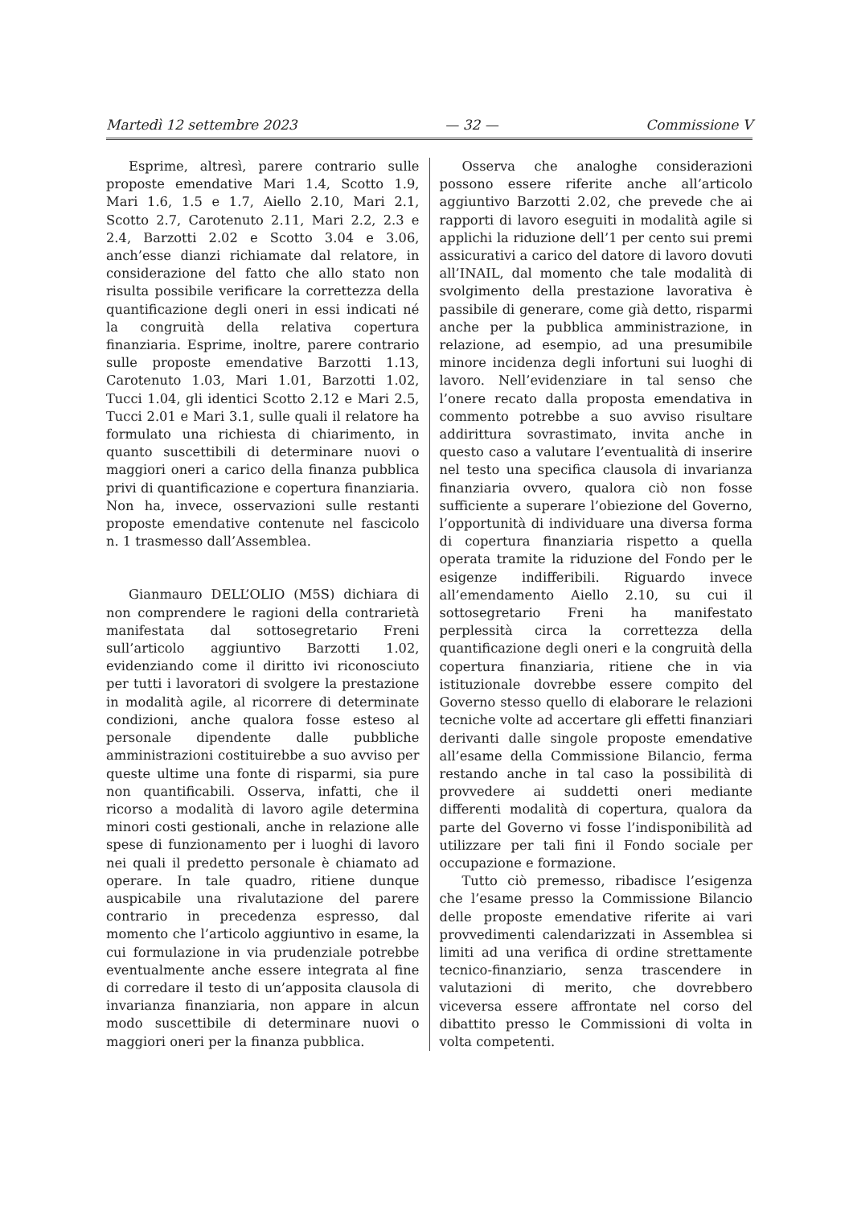Martedì 12 settembre 2023 — 32 — Commissione V
Esprime, altresì, parere contrario sulle proposte emendative Mari 1.4, Scotto 1.9, Mari 1.6, 1.5 e 1.7, Aiello 2.10, Mari 2.1, Scotto 2.7, Carotenuto 2.11, Mari 2.2, 2.3 e 2.4, Barzotti 2.02 e Scotto 3.04 e 3.06, anch’esse dianzi richiamate dal relatore, in considerazione del fatto che allo stato non risulta possibile verificare la correttezza della quantificazione degli oneri in essi indicati né la congruità della relativa copertura finanziaria. Esprime, inoltre, parere contrario sulle proposte emendative Barzotti 1.13, Carotenuto 1.03, Mari 1.01, Barzotti 1.02, Tucci 1.04, gli identici Scotto 2.12 e Mari 2.5, Tucci 2.01 e Mari 3.1, sulle quali il relatore ha formulato una richiesta di chiarimento, in quanto suscettibili di determinare nuovi o maggiori oneri a carico della finanza pubblica privi di quantificazione e copertura finanziaria. Non ha, invece, osservazioni sulle restanti proposte emendative contenute nel fascicolo n. 1 trasmesso dall’Assemblea.
Gianmauro DELL’OLIO (M5S) dichiara di non comprendere le ragioni della contrarietà manifestata dal sottosegretario Freni sull’articolo aggiuntivo Barzotti 1.02, evidenziando come il diritto ivi riconosciuto per tutti i lavoratori di svolgere la prestazione in modalità agile, al ricorrere di determinate condizioni, anche qualora fosse esteso al personale dipendente dalle pubbliche amministrazioni costituirebbe a suo avviso per queste ultime una fonte di risparmi, sia pure non quantificabili. Osserva, infatti, che il ricorso a modalità di lavoro agile determina minori costi gestionali, anche in relazione alle spese di funzionamento per i luoghi di lavoro nei quali il predetto personale è chiamato ad operare. In tale quadro, ritiene dunque auspicabile una rivalutazione del parere contrario in precedenza espresso, dal momento che l’articolo aggiuntivo in esame, la cui formulazione in via prudenziale potrebbe eventualmente anche essere integrata al fine di corredare il testo di un’apposita clausola di invarianza finanziaria, non appare in alcun modo suscettibile di determinare nuovi o maggiori oneri per la finanza pubblica.
Osserva che analoghe considerazioni possono essere riferite anche all’articolo aggiuntivo Barzotti 2.02, che prevede che ai rapporti di lavoro eseguiti in modalità agile si applichi la riduzione dell’1 per cento sui premi assicurativi a carico del datore di lavoro dovuti all’INAIL, dal momento che tale modalità di svolgimento della prestazione lavorativa è passibile di generare, come già detto, risparmi anche per la pubblica amministrazione, in relazione, ad esempio, ad una presumibile minore incidenza degli infortuni sui luoghi di lavoro. Nell’evidenziare in tal senso che l’onere recato dalla proposta emendativa in commento potrebbe a suo avviso risultare addirittura sovrastimato, invita anche in questo caso a valutare l’eventualità di inserire nel testo una specifica clausola di invarianza finanziaria ovvero, qualora ciò non fosse sufficiente a superare l’obiezione del Governo, l’opportunità di individuare una diversa forma di copertura finanziaria rispetto a quella operata tramite la riduzione del Fondo per le esigenze indifferibili. Riguardo invece all’emendamento Aiello 2.10, su cui il sottosegretario Freni ha manifestato perplessità circa la correttezza della quantificazione degli oneri e la congruità della copertura finanziaria, ritiene che in via istituzionale dovrebbe essere compito del Governo stesso quello di elaborare le relazioni tecniche volte ad accertare gli effetti finanziari derivanti dalle singole proposte emendative all’esame della Commissione Bilancio, ferma restando anche in tal caso la possibilità di provvedere ai suddetti oneri mediante differenti modalità di copertura, qualora da parte del Governo vi fosse l’indisponibilità ad utilizzare per tali fini il Fondo sociale per occupazione e formazione.
Tutto ciò premesso, ribadisce l’esigenza che l’esame presso la Commissione Bilancio delle proposte emendative riferite ai vari provvedimenti calendarizzati in Assemblea si limiti ad una verifica di ordine strettamente tecnico-finanziario, senza trascendere in valutazioni di merito, che dovrebbero viceversa essere affrontate nel corso del dibattito presso le Commissioni di volta in volta competenti.